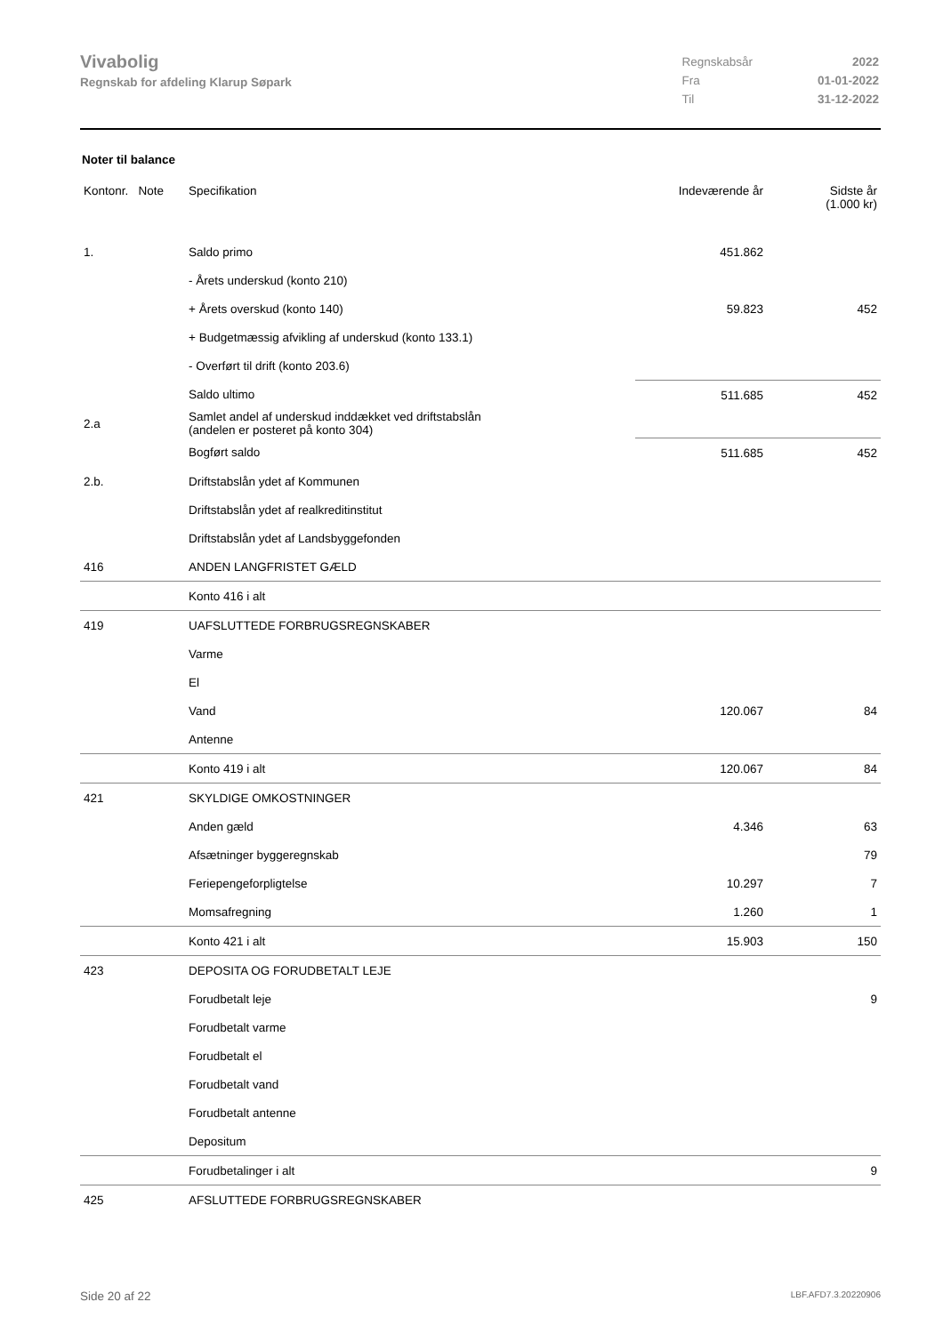Vivabolig
Regnskab for afdeling Klarup Søpark
| Regnskabsår | 2022 |
| Fra | 01-01-2022 |
| Til | 31-12-2022 |
Noter til balance
| Kontonr. Note | Specifikation | Indeværende år | Sidste år (1.000 kr) |
| --- | --- | --- | --- |
| 1. | Saldo primo | 451.862 | |
| | - Årets underskud (konto 210) | | |
| | + Årets overskud (konto 140) | 59.823 | 452 |
| | + Budgetmæssig afvikling af underskud (konto 133.1) | | |
| | - Overført til drift (konto 203.6) | | |
| | Saldo ultimo | 511.685 | 452 |
| 2.a | Samlet andel af underskud inddækket ved driftstabslån (andelen er posteret på konto 304) | | |
| | Bogført saldo | 511.685 | 452 |
| 2.b. | Driftstabslån ydet af Kommunen | | |
| | Driftstabslån ydet af realkreditinstitut | | |
| | Driftstabslån ydet af Landsbyggefonden | | |
| 416 | ANDEN LANGFRISTET GÆLD | | |
| | Konto 416 i alt | | |
| 419 | UAFSLUTTEDE FORBRUGSREGNSKABER | | |
| | Varme | | |
| | El | | |
| | Vand | 120.067 | 84 |
| | Antenne | | |
| | Konto 419 i alt | 120.067 | 84 |
| 421 | SKYLDIGE OMKOSTNINGER | | |
| | Anden gæld | 4.346 | 63 |
| | Afsætninger byggeregnskab | | 79 |
| | Feriepengeforpligtelse | 10.297 | 7 |
| | Momsafregning | 1.260 | 1 |
| | Konto 421 i alt | 15.903 | 150 |
| 423 | DEPOSITA OG FORUDBETALT LEJE | | |
| | Forudbetalt leje | | 9 |
| | Forudbetalt varme | | |
| | Forudbetalt el | | |
| | Forudbetalt vand | | |
| | Forudbetalt antenne | | |
| | Depositum | | |
| | Forudbetalinger i alt | | 9 |
| 425 | AFSLUTTEDE FORBRUGSREGNSKABER | | |
Side 20 af 22 LBF.AFD7.3.20220906